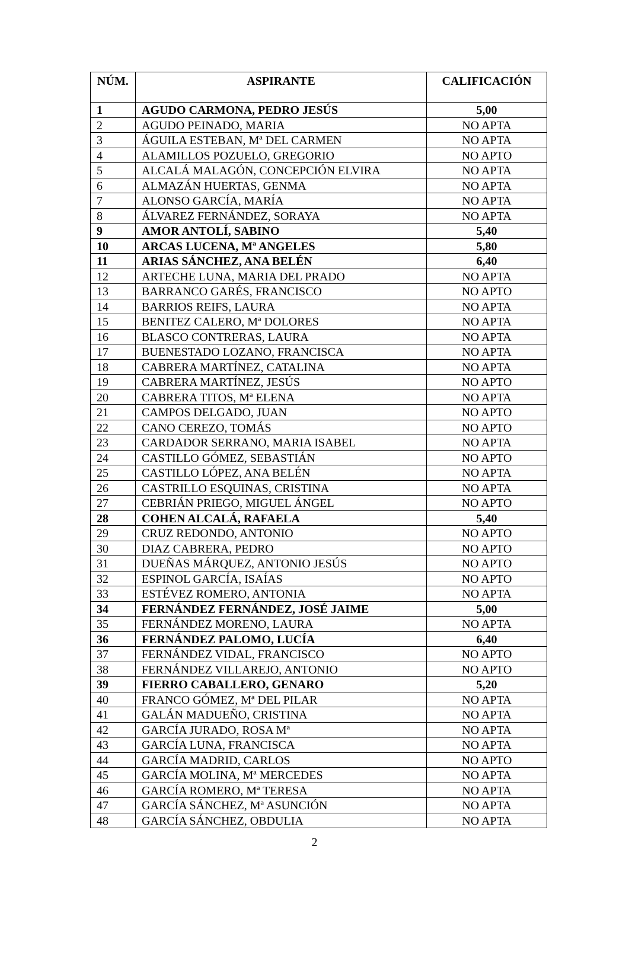| NÚM. | ASPIRANTE | CALIFICACIÓN |
| --- | --- | --- |
| 1 | AGUDO CARMONA, PEDRO JESÚS | 5,00 |
| 2 | AGUDO PEINADO, MARIA | NO APTA |
| 3 | ÁGUILA ESTEBAN, Mª DEL CARMEN | NO APTA |
| 4 | ALAMILLOS POZUELO, GREGORIO | NO APTO |
| 5 | ALCALÁ MALAGÓN, CONCEPCIÓN ELVIRA | NO APTA |
| 6 | ALMAZÁN HUERTAS, GENMA | NO APTA |
| 7 | ALONSO GARCÍA, MARÍA | NO APTA |
| 8 | ÁLVAREZ FERNÁNDEZ, SORAYA | NO APTA |
| 9 | AMOR ANTOLÍ, SABINO | 5,40 |
| 10 | ARCAS LUCENA, Mª ANGELES | 5,80 |
| 11 | ARIAS SÁNCHEZ, ANA BELÉN | 6,40 |
| 12 | ARTECHE LUNA, MARIA DEL PRADO | NO APTA |
| 13 | BARRANCO GARÉS, FRANCISCO | NO APTO |
| 14 | BARRIOS REIFS, LAURA | NO APTA |
| 15 | BENITEZ CALERO, Mª DOLORES | NO APTA |
| 16 | BLASCO CONTRERAS, LAURA | NO APTA |
| 17 | BUENESTADO LOZANO, FRANCISCA | NO APTA |
| 18 | CABRERA MARTÍNEZ, CATALINA | NO APTA |
| 19 | CABRERA MARTÍNEZ, JESÚS | NO APTO |
| 20 | CABRERA TITOS, Mª ELENA | NO APTA |
| 21 | CAMPOS DELGADO, JUAN | NO APTO |
| 22 | CANO CEREZO, TOMÁS | NO APTO |
| 23 | CARDADOR SERRANO, MARIA ISABEL | NO APTA |
| 24 | CASTILLO GÓMEZ, SEBASTIÁN | NO APTO |
| 25 | CASTILLO LÓPEZ, ANA BELÉN | NO APTA |
| 26 | CASTRILLO ESQUINAS, CRISTINA | NO APTA |
| 27 | CEBRIÁN PRIEGO, MIGUEL ÁNGEL | NO APTO |
| 28 | COHEN ALCALÁ, RAFAELA | 5,40 |
| 29 | CRUZ REDONDO, ANTONIO | NO APTO |
| 30 | DIAZ CABRERA, PEDRO | NO APTO |
| 31 | DUEÑAS MÁRQUEZ, ANTONIO JESÚS | NO APTO |
| 32 | ESPINOL GARCÍA, ISAÍAS | NO APTO |
| 33 | ESTÉVEZ ROMERO, ANTONIA | NO APTA |
| 34 | FERNÁNDEZ FERNÁNDEZ, JOSÉ JAIME | 5,00 |
| 35 | FERNÁNDEZ MORENO, LAURA | NO APTA |
| 36 | FERNÁNDEZ PALOMO, LUCÍA | 6,40 |
| 37 | FERNÁNDEZ VIDAL, FRANCISCO | NO APTO |
| 38 | FERNÁNDEZ VILLAREJO, ANTONIO | NO APTO |
| 39 | FIERRO CABALLERO, GENARO | 5,20 |
| 40 | FRANCO GÓMEZ, Mª DEL PILAR | NO APTA |
| 41 | GALÁN MADUEÑO, CRISTINA | NO APTA |
| 42 | GARCÍA JURADO, ROSA Mª | NO APTA |
| 43 | GARCÍA LUNA, FRANCISCA | NO APTA |
| 44 | GARCÍA MADRID, CARLOS | NO APTO |
| 45 | GARCÍA MOLINA, Mª MERCEDES | NO APTA |
| 46 | GARCÍA ROMERO, Mª TERESA | NO APTA |
| 47 | GARCÍA SÁNCHEZ, Mª ASUNCIÓN | NO APTA |
| 48 | GARCÍA SÁNCHEZ, OBDULIA | NO APTA |
2